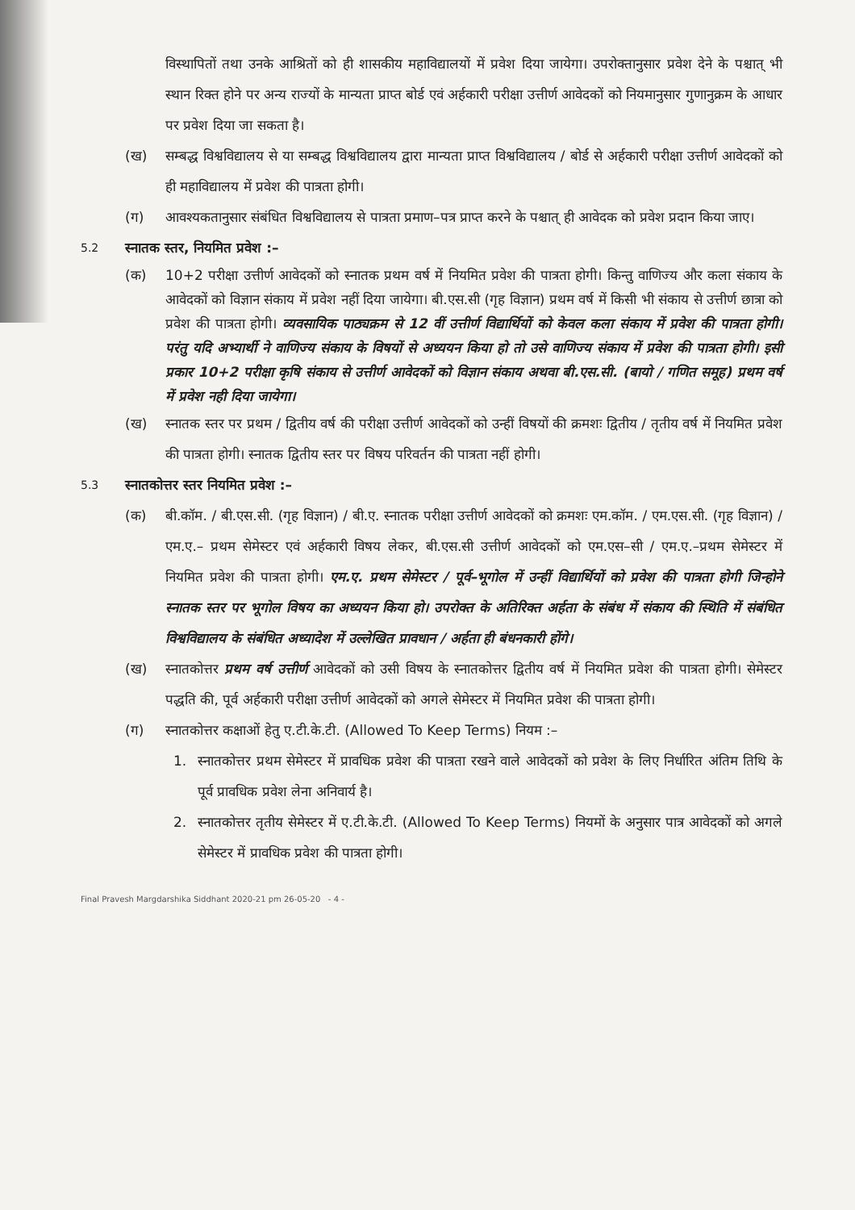विस्थापितों तथा उनके आश्रितों को ही शासकीय महाविद्यालयों में प्रवेश दिया जायेगा। उपरोक्तानुसार प्रवेश देने के पश्चात् भी स्थान रिक्त होने पर अन्य राज्यों के मान्यता प्राप्त बोर्ड एवं अर्हकारी परीक्षा उत्तीर्ण आवेदकों को नियमानुसार गुणानुक्रम के आधार पर प्रवेश दिया जा सकता है।
(ख) सम्बद्ध विश्वविद्यालय से या सम्बद्ध विश्वविद्यालय द्वारा मान्यता प्राप्त विश्वविद्यालय / बोर्ड से अर्हकारी परीक्षा उत्तीर्ण आवेदकों को ही महाविद्यालय में प्रवेश की पात्रता होगी।
(ग) आवश्यकतानुसार संबंधित विश्वविद्यालय से पात्रता प्रमाण–पत्र प्राप्त करने के पश्चात् ही आवेदक को प्रवेश प्रदान किया जाए।
5.2 स्नातक स्तर, नियमित प्रवेश :–
(क) 10+2 परीक्षा उत्तीर्ण आवेदकों को स्नातक प्रथम वर्ष में नियमित प्रवेश की पात्रता होगी। किन्तु वाणिज्य और कला संकाय के आवेदकों को विज्ञान संकाय में प्रवेश नहीं दिया जायेगा। बी.एस.सी (गृह विज्ञान) प्रथम वर्ष में किसी भी संकाय से उत्तीर्ण छात्रा को प्रवेश की पात्रता होगी। व्यवसायिक पाठ्यक्रम से 12 वीं उत्तीर्ण विद्यार्थियों को केवल कला संकाय में प्रवेश की पात्रता होगी। परंतु यदि अभ्यार्थी ने वाणिज्य संकाय के विषयों से अध्ययन किया हो तो उसे वाणिज्य संकाय में प्रवेश की पात्रता होगी। इसी प्रकार 10+2 परीक्षा कृषि संकाय से उत्तीर्ण आवेदकों को विज्ञान संकाय अथवा बी.एस.सी. (बायो / गणित समूह) प्रथम वर्ष में प्रवेश नही दिया जायेगा।
(ख) स्नातक स्तर पर प्रथम / द्वितीय वर्ष की परीक्षा उत्तीर्ण आवेदकों को उन्हीं विषयों की क्रमशः द्वितीय / तृतीय वर्ष में नियमित प्रवेश की पात्रता होगी। स्नातक द्वितीय स्तर पर विषय परिवर्तन की पात्रता नहीं होगी।
5.3 स्नातकोत्तर स्तर नियमित प्रवेश :–
(क) बी.कॉम. / बी.एस.सी. (गृह विज्ञान) / बी.ए. स्नातक परीक्षा उत्तीर्ण आवेदकों को क्रमशः एम.कॉम. / एम.एस.सी. (गृह विज्ञान) / एम.ए.– प्रथम सेमेस्टर एवं अर्हकारी विषय लेकर, बी.एस.सी उत्तीर्ण आवेदकों को एम.एस–सी / एम.ए.–प्रथम सेमेस्टर में नियमित प्रवेश की पात्रता होगी। एम.ए. प्रथम सेमेस्टर / पूर्व–भूगोल में उन्हीं विद्यार्थियों को प्रवेश की पात्रता होगी जिन्होने स्नातक स्तर पर भूगोल विषय का अध्ययन किया हो। उपरोक्त के अतिरिक्त अर्हता के संबंध में संकाय की स्थिति में संबंधित विश्वविद्यालय के संबंधित अध्यादेश में उल्लेखित प्रावधान / अर्हता ही बंधनकारी होंगे।
(ख) स्नातकोत्तर प्रथम वर्ष उत्तीर्ण आवेदकों को उसी विषय के स्नातकोत्तर द्वितीय वर्ष में नियमित प्रवेश की पात्रता होगी। सेमेस्टर पद्धति की, पूर्व अर्हकारी परीक्षा उत्तीर्ण आवेदकों को अगले सेमेस्टर में नियमित प्रवेश की पात्रता होगी।
(ग) स्नातकोत्तर कक्षाओं हेतु ए.टी.के.टी. (Allowed To Keep Terms) नियम :–
1. स्नातकोत्तर प्रथम सेमेस्टर में प्रावधिक प्रवेश की पात्रता रखने वाले आवेदकों को प्रवेश के लिए निर्धारित अंतिम तिथि के पूर्व प्रावधिक प्रवेश लेना अनिवार्य है।
2. स्नातकोत्तर तृतीय सेमेस्टर में ए.टी.के.टी. (Allowed To Keep Terms) नियमों के अनुसार पात्र आवेदकों को अगले सेमेस्टर में प्रावधिक प्रवेश की पात्रता होगी।
Final Pravesh Margdarshika Siddhant 2020-21 pm 26-05-20 - 4 -